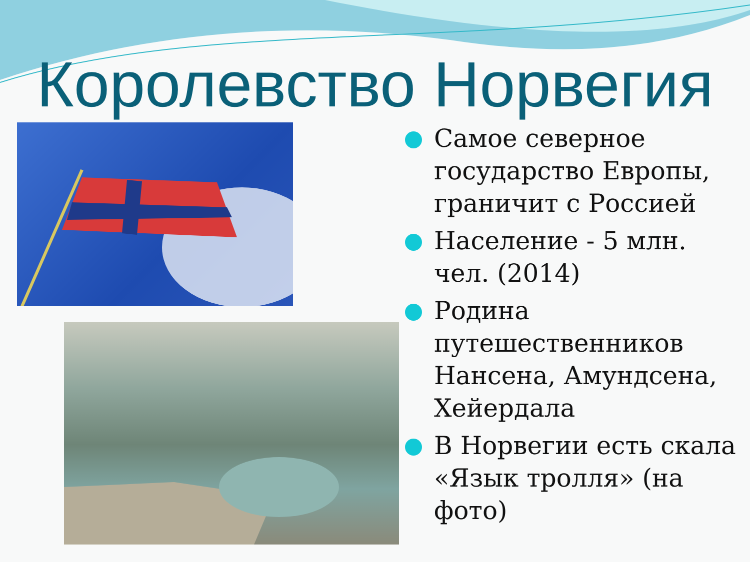Королевство Норвегия
Самое северное государство Европы, граничит с Россией
Население - 5 млн. чел. (2014)
Родина путешественников Нансена, Амундсена, Хейердала
В Норвегии есть скала «Язык тролля» (на фото)